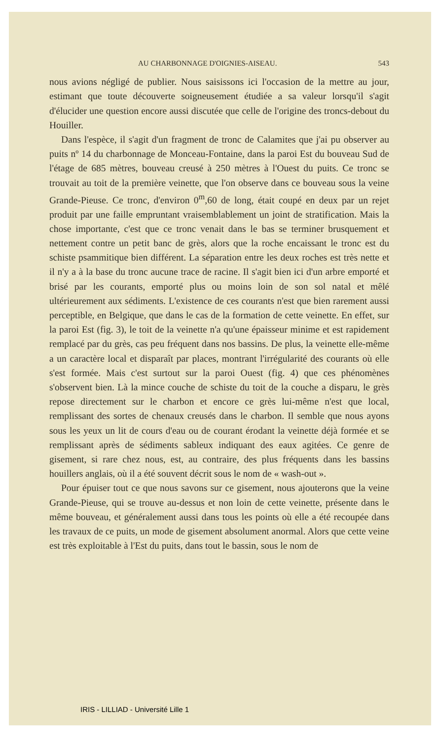AU CHARBONNAGE D'OIGNIES-AISEAU. 543
nous avions négligé de publier. Nous saisissons ici l'occasion de la mettre au jour, estimant que toute découverte soigneusement étudiée a sa valeur lorsqu'il s'agit d'élucider une question encore aussi discutée que celle de l'origine des troncs-debout du Houiller.
Dans l'espèce, il s'agit d'un fragment de tronc de Calamites que j'ai pu observer au puits nº 14 du charbonnage de Monceau-Fontaine, dans la paroi Est du bouveau Sud de l'étage de 685 mètres, bouveau creusé à 250 mètres à l'Ouest du puits. Ce tronc se trouvait au toit de la première veinette, que l'on observe dans ce bouveau sous la veine Grande-Pieuse. Ce tronc, d'environ 0<sup>m</sup>,60 de long, était coupé en deux par un rejet produit par une faille empruntant vraisemblablement un joint de stratification. Mais la chose importante, c'est que ce tronc venait dans le bas se terminer brusquement et nettement contre un petit banc de grès, alors que la roche encaissant le tronc est du schiste psammitique bien différent. La séparation entre les deux roches est très nette et il n'y a à la base du tronc aucune trace de racine. Il s'agit bien ici d'un arbre emporté et brisé par les courants, emporté plus ou moins loin de son sol natal et mêlé ultérieurement aux sédiments. L'existence de ces courants n'est que bien rarement aussi perceptible, en Belgique, que dans le cas de la formation de cette veinette. En effet, sur la paroi Est (fig. 3), le toit de la veinette n'a qu'une épaisseur minime et est rapidement remplacé par du grès, cas peu fréquent dans nos bassins. De plus, la veinette elle-même a un caractère local et disparaît par places, montrant l'irrégularité des courants où elle s'est formée. Mais c'est surtout sur la paroi Ouest (fig. 4) que ces phénomènes s'observent bien. Là la mince couche de schiste du toit de la couche a disparu, le grès repose directement sur le charbon et encore ce grès lui-même n'est que local, remplissant des sortes de chenaux creusés dans le charbon. Il semble que nous ayons sous les yeux un lit de cours d'eau ou de courant érodant la veinette déjà formée et se remplissant après de sédiments sableux indiquant des eaux agitées. Ce genre de gisement, si rare chez nous, est, au contraire, des plus fréquents dans les bassins houillers anglais, où il a été souvent décrit sous le nom de « wash-out ».
Pour épuiser tout ce que nous savons sur ce gisement, nous ajouterons que la veine Grande-Pieuse, qui se trouve au-dessus et non loin de cette veinette, présente dans le même bouveau, et généralement aussi dans tous les points où elle a été recoupée dans les travaux de ce puits, un mode de gisement absolument anormal. Alors que cette veine est très exploitable à l'Est du puits, dans tout le bassin, sous le nom de
IRIS - LILLIAD - Université Lille 1